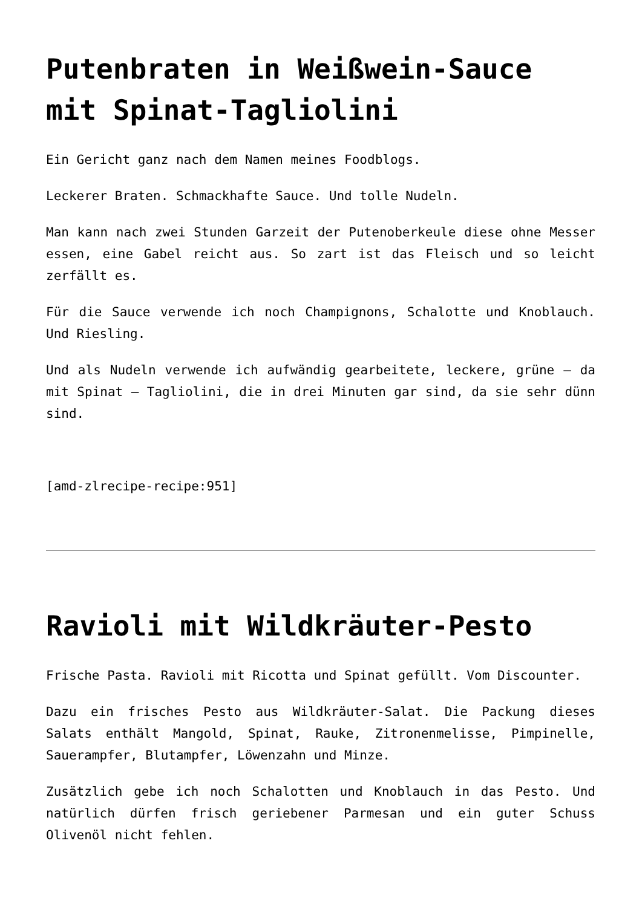Putenbraten in Weißwein-Sauce mit Spinat-Tagliolini
Ein Gericht ganz nach dem Namen meines Foodblogs.
Leckerer Braten. Schmackhafte Sauce. Und tolle Nudeln.
Man kann nach zwei Stunden Garzeit der Putenoberkeule diese ohne Messer essen, eine Gabel reicht aus. So zart ist das Fleisch und so leicht zerfällt es.
Für die Sauce verwende ich noch Champignons, Schalotte und Knoblauch. Und Riesling.
Und als Nudeln verwende ich aufwändig gearbeitete, leckere, grüne – da mit Spinat – Tagliolini, die in drei Minuten gar sind, da sie sehr dünn sind.
[amd-zlrecipe-recipe:951]
Ravioli mit Wildkräuter-Pesto
Frische Pasta. Ravioli mit Ricotta und Spinat gefüllt. Vom Discounter.
Dazu ein frisches Pesto aus Wildkräuter-Salat. Die Packung dieses Salats enthält Mangold, Spinat, Rauke, Zitronenmelisse, Pimpinelle, Sauerampfer, Blutampfer, Löwenzahn und Minze.
Zusätzlich gebe ich noch Schalotten und Knoblauch in das Pesto. Und natürlich dürfen frisch geriebener Parmesan und ein guter Schuss Olivenöl nicht fehlen.